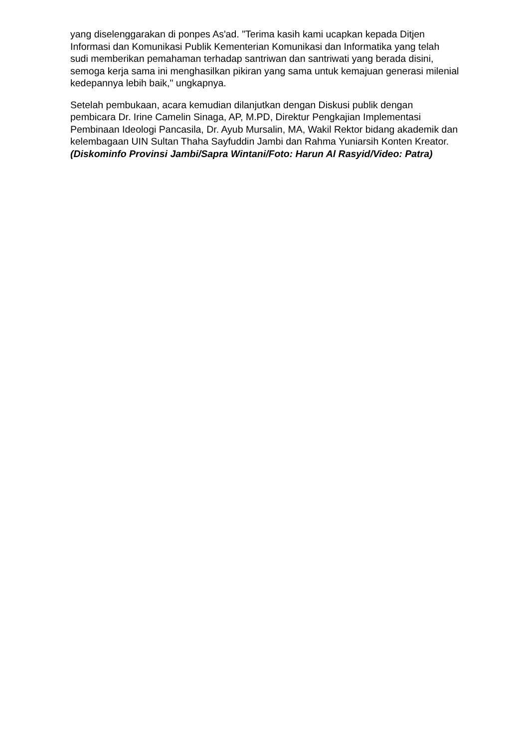yang diselenggarakan di ponpes As'ad. "Terima kasih kami ucapkan kepada Ditjen Informasi dan Komunikasi Publik Kementerian Komunikasi dan Informatika yang telah sudi memberikan pemahaman terhadap santriwan dan santriwati yang berada disini, semoga kerja sama ini menghasilkan pikiran yang sama untuk kemajuan generasi milenial kedepannya lebih baik," ungkapnya.
Setelah pembukaan, acara kemudian dilanjutkan dengan Diskusi publik dengan pembicara Dr. Irine Camelin Sinaga, AP, M.PD, Direktur Pengkajian Implementasi Pembinaan Ideologi Pancasila, Dr. Ayub Mursalin, MA, Wakil Rektor bidang akademik dan kelembagaan UIN Sultan Thaha Sayfuddin Jambi dan Rahma Yuniarsih Konten Kreator. (Diskominfo Provinsi Jambi/Sapra Wintani/Foto: Harun Al Rasyid/Video: Patra)